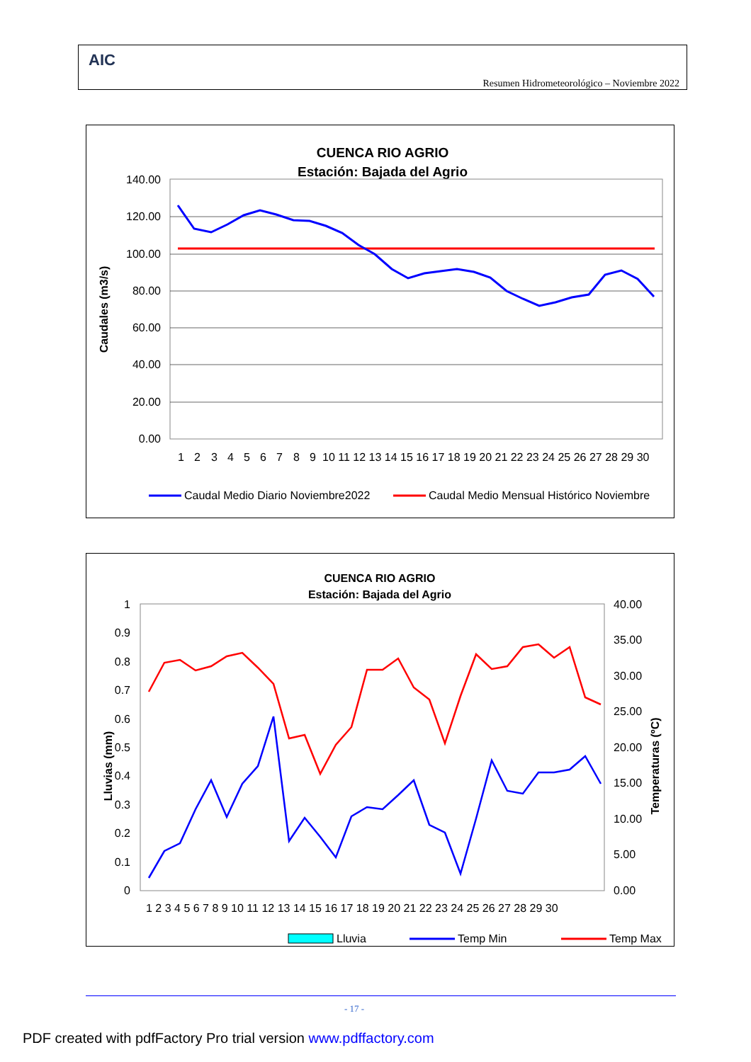AIC
Resumen Hidrometeorológico – Noviembre 2022
CUENCA RIO AGRIO
Estación: Bajada del Agrio
140.00
120.00
100.00
80.00
60.00
40.00
20.00
0.00
Caudales (m3/s)
1
2
3
4
5
6
7
8
9
10 11 12 13 14 15 16 17 18 19 20 21 22 23 24 25 26 27 28 29 30
Caudal Medio Diario Noviembre2022
Caudal Medio Mensual Histórico Noviembre
CUENCA RIO AGRIO
Estación: Bajada del Agrio
1
0.9
0.8
0.7
0.6
0.5
0.4
0.3
0.2
0.1
0
40.00
35.00
30.00
25.00
20.00
15.00
10.00
5.00
0.00
Lluvias (mm)
Temperaturas (ºC)
1 2 3 4 5 6 7 8 9 10 11 12 13 14 15 16 17 18 19 20 21 22 23 24 25 26 27 28 29 30
Lluvia
Temp Min
Temp Max
- 17 -
PDF created with pdfFactory Pro trial version www.pdffactory.com